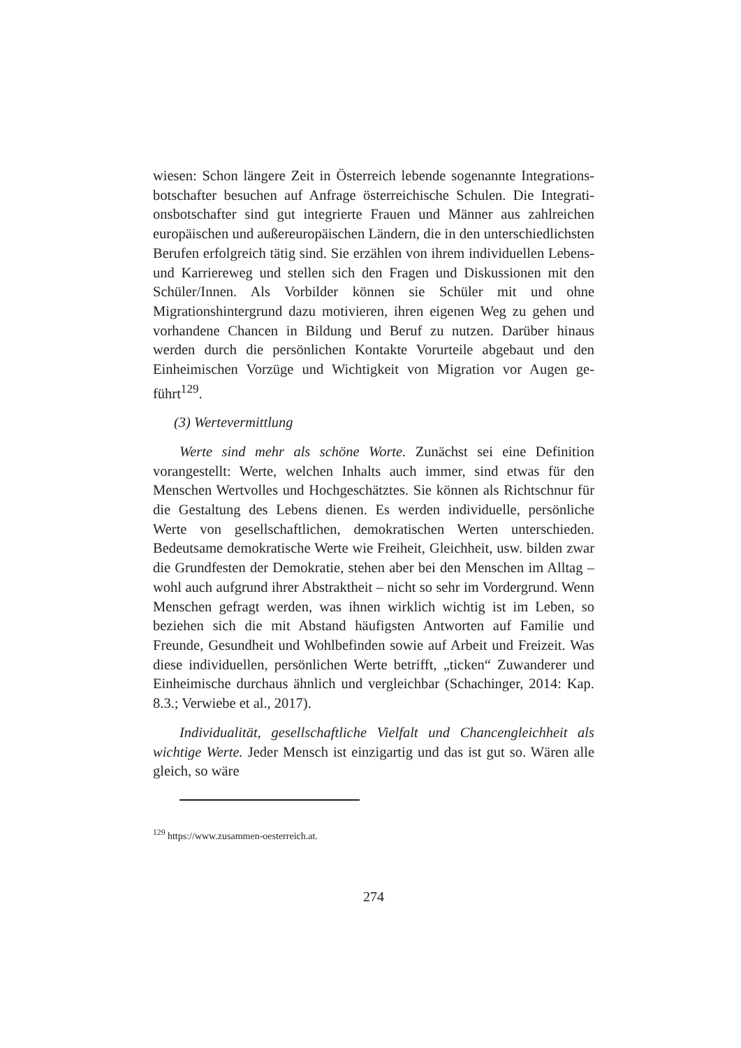wiesen: Schon längere Zeit in Österreich lebende sogenannte Integrations­botschafter besuchen auf Anfrage österreichische Schulen. Die Integrati­onsbotschafter sind gut integrierte Frauen und Männer aus zahlreichen europäischen und außereuropäischen Ländern, die in den unterschiedlichs­ten Berufen erfolgreich tätig sind. Sie erzählen von ihrem individuellen Lebens- und Karriereweg und stellen sich den Fragen und Diskussionen mit den Schüler/Innen. Als Vorbilder können sie Schüler mit und ohne Migrationshintergrund dazu motivieren, ihren eigenen Weg zu gehen und vorhandene Chancen in Bildung und Beruf zu nutzen. Darüber hinaus werden durch die persönlichen Kontakte Vorurteile abgebaut und den Einheimischen Vorzüge und Wichtigkeit von Migration vor Augen ge­führt<sup>129</sup>.
(3) Wertevermittlung
Werte sind mehr als schöne Worte. Zunächst sei eine Definition vorange­stellt: Werte, welchen Inhalts auch immer, sind etwas für den Menschen Wertvolles und Hochgeschätztes. Sie können als Richtschnur für die Ge­staltung des Lebens dienen. Es werden individuelle, persönliche Werte von gesellschaftlichen, demokratischen Werten unterschieden. Bedeutsame de­mokratische Werte wie Freiheit, Gleichheit, usw. bilden zwar die Grundfes­ten der Demokratie, stehen aber bei den Menschen im Alltag – wohl auch aufgrund ihrer Abstraktheit – nicht so sehr im Vordergrund. Wenn Men­schen gefragt werden, was ihnen wirklich wichtig ist im Leben, so beziehen sich die mit Abstand häufigsten Antworten auf Familie und Freunde, Ge­sundheit und Wohlbefinden sowie auf Arbeit und Freizeit. Was diese indi­viduellen, persönlichen Werte betrifft, „ticken“ Zuwanderer und Einheimi­sche durchaus ähnlich und vergleichbar (Schachinger, 2014: Kap. 8.3.; Verwiebe et al., 2017).
Individualität, gesellschaftliche Vielfalt und Chancengleichheit als wichtige Werte. Jeder Mensch ist einzigartig und das ist gut so. Wären alle gleich, so wäre
<sup>129</sup> https://www.zusammen-oesterreich.at.
274